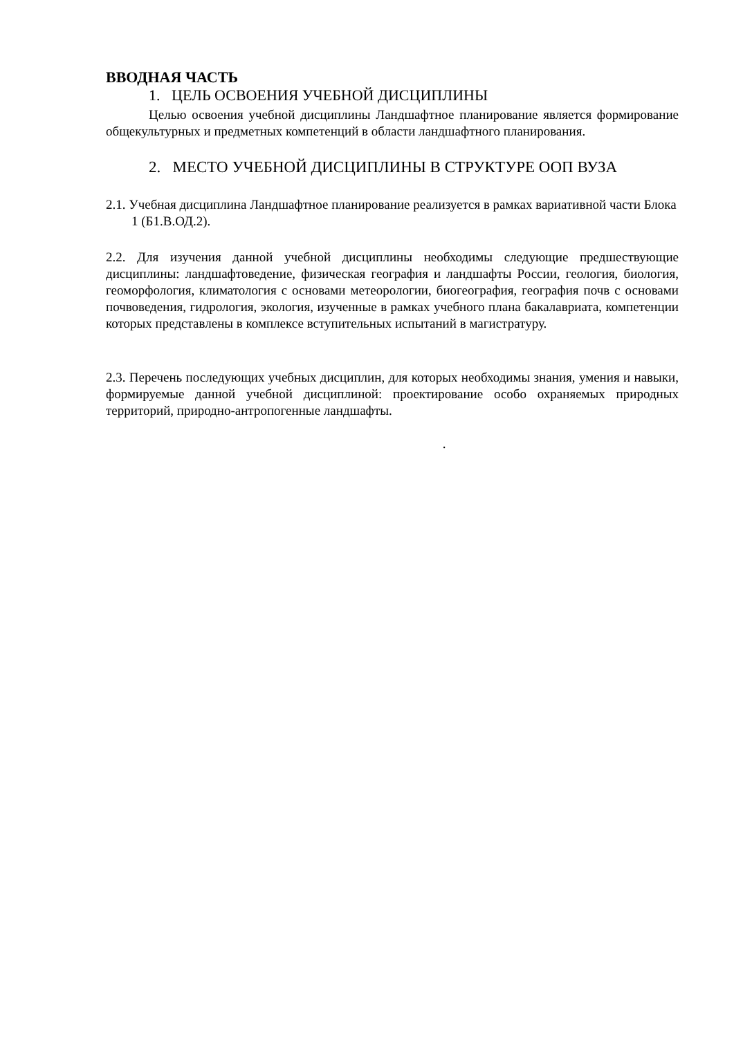ВВОДНАЯ ЧАСТЬ
1. ЦЕЛЬ ОСВОЕНИЯ УЧЕБНОЙ ДИСЦИПЛИНЫ
Целью освоения учебной дисциплины Ландшафтное планирование является формирование общекультурных и предметных компетенций в области ландшафтного планирования.
2. МЕСТО УЧЕБНОЙ ДИСЦИПЛИНЫ В СТРУКТУРЕ ООП ВУЗА
2.1. Учебная дисциплина Ландшафтное планирование реализуется в рамках вариативной части Блока 1 (Б1.В.ОД.2).
2.2. Для изучения данной учебной дисциплины необходимы следующие предшествующие дисциплины: ландшафтоведение, физическая география и ландшафты России, геология, биология, геоморфология, климатология с основами метеорологии, биогеография, география почв с основами почвоведения, гидрология, экология, изученные в рамках учебного плана бакалавриата, компетенции которых представлены в комплексе вступительных испытаний в магистратуру.
2.3. Перечень последующих учебных дисциплин, для которых необходимы знания, умения и навыки, формируемые данной учебной дисциплиной: проектирование особо охраняемых природных территорий, природно-антропогенные ландшафты.
.